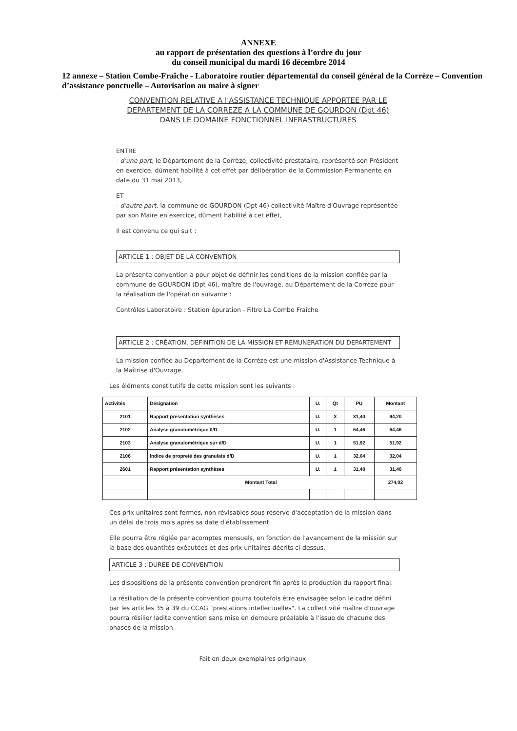ANNEXE
au rapport de présentation des questions à l’ordre du jour
du conseil municipal du mardi 16 décembre 2014
12 annexe – Station Combe-Fraîche - Laboratoire routier départemental du conseil général de la Corrèze – Convention d’assistance ponctuelle – Autorisation au maire à signer
CONVENTION RELATIVE A l'ASSISTANCE TECHNIQUE APPORTEE PAR LE DEPARTEMENT DE LA CORREZE A LA COMMUNE DE GOURDON (Dpt 46) DANS LE DOMAINE FONCTIONNEL INFRASTRUCTURES
ENTRE
- d'une part, le Département de la Corrèze, collectivité prestataire, représenté son Président en exercice, dûment habilité à cet effet par délibération de la Commission Permanente en date du 31 mai 2013,
ET
- d'autre part, la commune de GOURDON (Dpt 46) collectivité Maître d'Ouvrage représentée par son Maire en exercice, dûment habilité à cet effet,
Il est convenu ce qui suit :
ARTICLE 1 : OBJET DE LA CONVENTION
La présente convention a pour objet de définir les conditions de la mission confiée par la commune de GOURDON (Dpt 46), maître de l'ouvrage, au Département de la Corrèze pour la réalisation de l'opération suivante :
Contrôles Laboratoire : Station épuration - Filtre La Combe Fraîche
ARTICLE 2 : CRÉATION, DEFINITION DE LA MISSION ET REMUNERATION DU DEPARTEMENT
La mission confiée au Département de la Corrèze est une mission d'Assistance Technique à la Maîtrise d'Ouvrage.
Les éléments constitutifs de cette mission sont les suivants :
| Activités | Désignation | U. | Qt | PU | Montant |
| --- | --- | --- | --- | --- | --- |
| 2101 | Rapport présentation synthèses | U. | 3 | 31,40 | 94,20 |
| 2102 | Analyse granulométrique 0/D | U. | 1 | 64,46 | 64,46 |
| 2103 | Analyse granulométrique sur d/D | U. | 1 | 51,92 | 51,92 |
| 2106 | Indice de propreté des granulats d/D | U. | 1 | 32,04 | 32,04 |
| 2601 | Rapport présentation synthèses | U. | 1 | 31,40 | 31,40 |
| | Montant Total | | | | 274,02 |
Ces prix unitaires sont fermes, non révisables sous réserve d'acceptation de la mission dans un délai de trois mois après sa date d'établissement.
Elle pourra être réglée par acomptes mensuels, en fonction de l'avancement de la mission sur la base des quantités exécutées et des prix unitaires décrits ci-dessus.
ARTICLE 3 : DUREE DE CONVENTION
Les dispositions de la présente convention prendront fin après la production du rapport final.
La résiliation de la présente convention pourra toutefois être envisagée selon le cadre défini par les articles 35 à 39 du CCAG "prestations intellectuelles". La collectivité maître d'ouvrage pourra résilier ladite convention sans mise en demeure préalable à l'issue de chacune des phases de la mission.
Fait en deux exemplaires originaux :